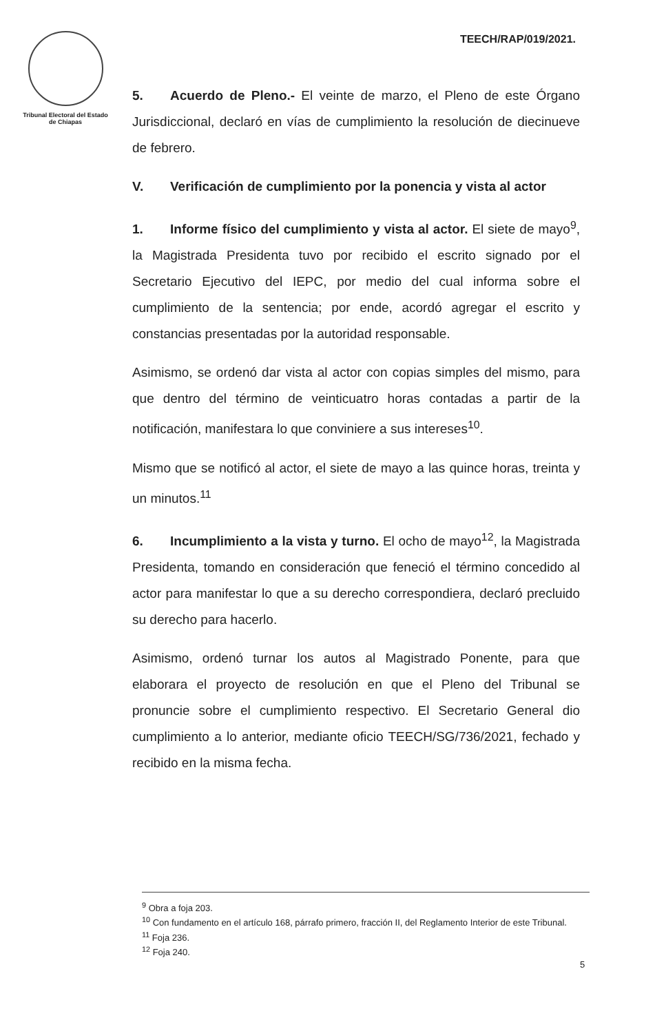Tribunal Electoral del Estado de Chiapas
TEECH/RAP/019/2021.
5. Acuerdo de Pleno.- El veinte de marzo, el Pleno de este Órgano Jurisdiccional, declaró en vías de cumplimiento la resolución de diecinueve de febrero.
V. Verificación de cumplimiento por la ponencia y vista al actor
1. Informe físico del cumplimiento y vista al actor. El siete de mayo<sup>9</sup>, la Magistrada Presidenta tuvo por recibido el escrito signado por el Secretario Ejecutivo del IEPC, por medio del cual informa sobre el cumplimiento de la sentencia; por ende, acordó agregar el escrito y constancias presentadas por la autoridad responsable.
Asimismo, se ordenó dar vista al actor con copias simples del mismo, para que dentro del término de veinticuatro horas contadas a partir de la notificación, manifestara lo que conviniere a sus intereses<sup>10</sup>.
Mismo que se notificó al actor, el siete de mayo a las quince horas, treinta y un minutos.<sup>11</sup>
6. Incumplimiento a la vista y turno. El ocho de mayo<sup>12</sup>, la Magistrada Presidenta, tomando en consideración que feneció el término concedido al actor para manifestar lo que a su derecho correspondiera, declaró precluido su derecho para hacerlo.
Asimismo, ordenó turnar los autos al Magistrado Ponente, para que elaborara el proyecto de resolución en que el Pleno del Tribunal se pronuncie sobre el cumplimiento respectivo. El Secretario General dio cumplimiento a lo anterior, mediante oficio TEECH/SG/736/2021, fechado y recibido en la misma fecha.
<sup>9</sup> Obra a foja 203.
<sup>10</sup> Con fundamento en el artículo 168, párrafo primero, fracción II, del Reglamento Interior de este Tribunal.
<sup>11</sup> Foja 236.
<sup>12</sup> Foja 240.
5